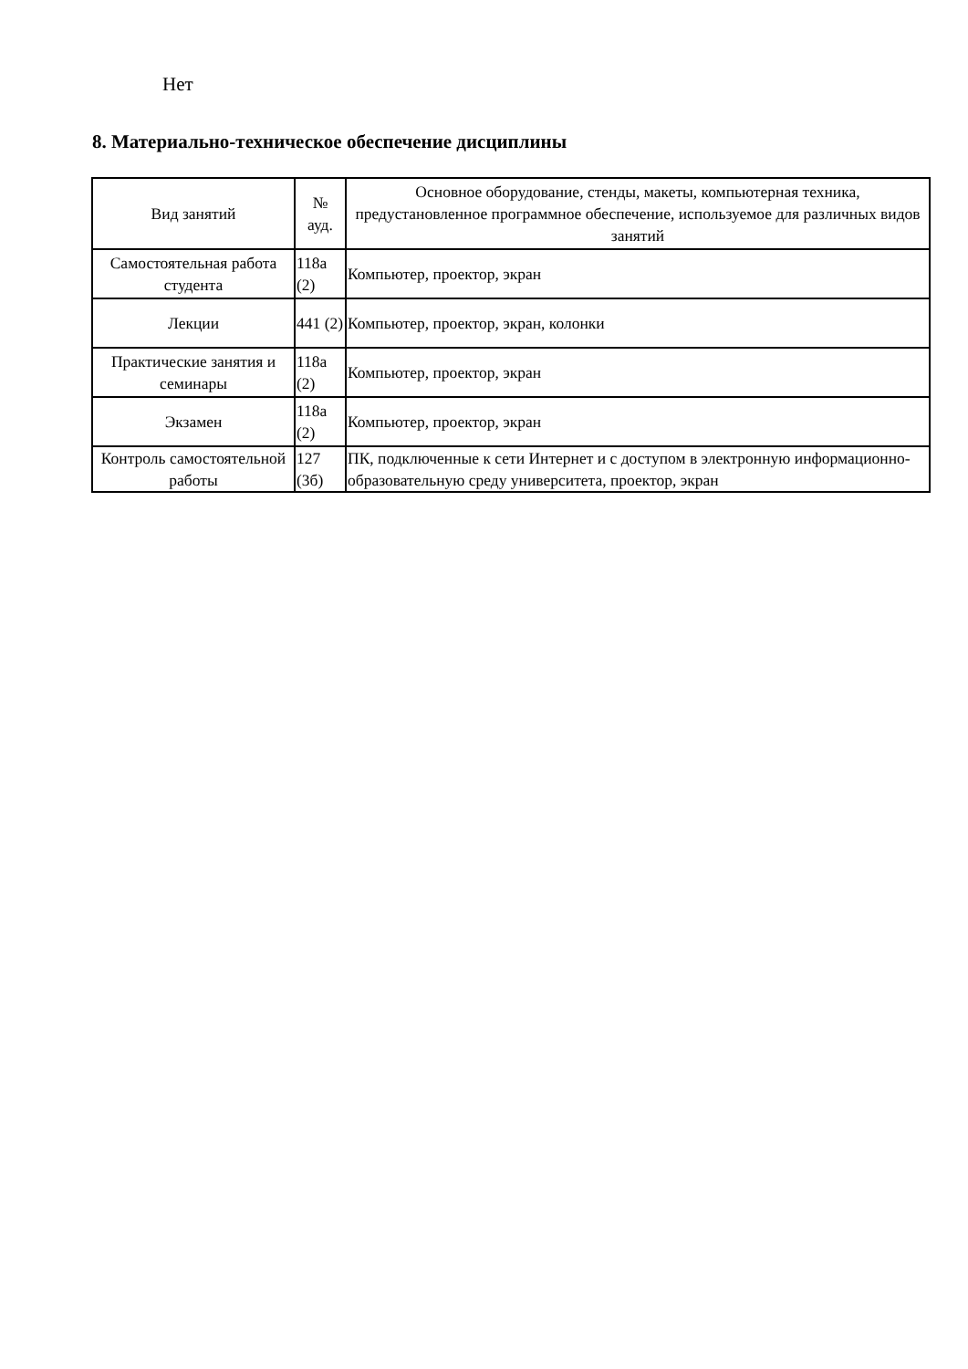Нет
8. Материально-техническое обеспечение дисциплины
| Вид занятий | № ауд. | Основное оборудование, стенды, макеты, компьютерная техника, предустановленное программное обеспечение, используемое для различных видов занятий |
| --- | --- | --- |
| Самостоятельная работа студента | 118а (2) | Компьютер, проектор, экран |
| Лекции | 441 (2) | Компьютер, проектор, экран, колонки |
| Практические занятия и семинары | 118а (2) | Компьютер, проектор, экран |
| Экзамен | 118а (2) | Компьютер, проектор, экран |
| Контроль самостоятельной работы | 127 (3б) | ПК, подключенные к сети Интернет и с доступом в электронную информационно-образовательную среду университета, проектор, экран |